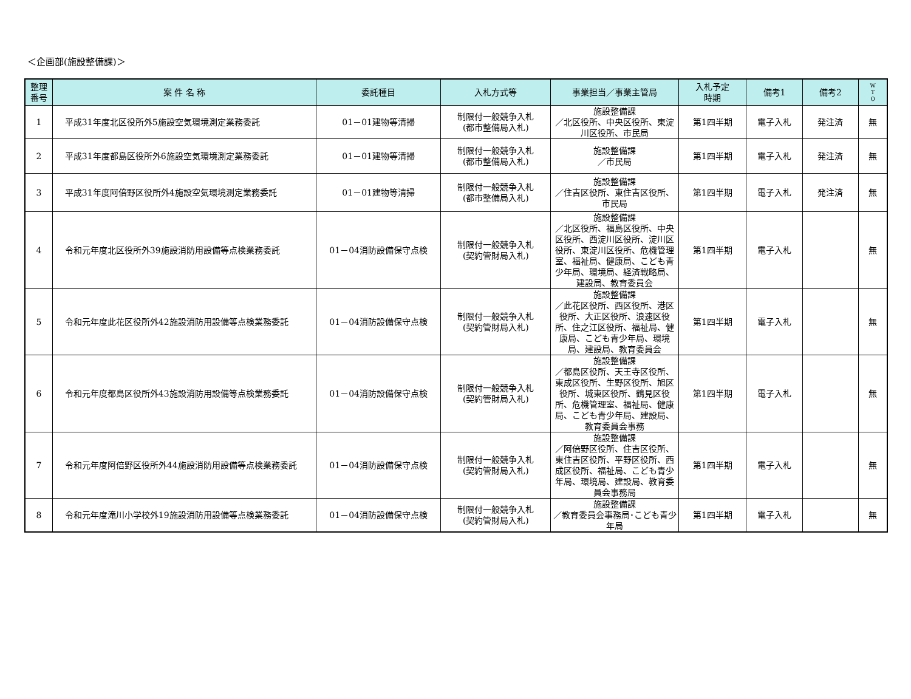＜企画部(施設整備課)＞
| 整理 番号 | 案 件 名 称 | 委託種目 | 入札方式等 | 事業担当／事業主管局 | 入札予定 時期 | 備考1 | 備考2 | W T O |
| --- | --- | --- | --- | --- | --- | --- | --- | --- |
| 1 | 平成31年度北区役所外5施設空気環境測定業務委託 | 01－01建物等清掃 | 制限付一般競争入札 (都市整備局入札) | 施設整備課 ／北区役所、中央区役所、東淀川区役所、市民局 | 第1四半期 | 電子入札 | 発注済 | 無 |
| 2 | 平成31年度都島区役所外6施設空気環境測定業務委託 | 01－01建物等清掃 | 制限付一般競争入札 (都市整備局入札) | 施設整備課 ／市民局 | 第1四半期 | 電子入札 | 発注済 | 無 |
| 3 | 平成31年度阿倍野区役所外4施設空気環境測定業務委託 | 01－01建物等清掃 | 制限付一般競争入札 (都市整備局入札) | 施設整備課 ／住吉区役所、東住吉区役所、市民局 | 第1四半期 | 電子入札 | 発注済 | 無 |
| 4 | 令和元年度北区役所外39施設消防用設備等点検業務委託 | 01－04消防設備保守点検 | 制限付一般競争入札 (契約管財局入札) | 施設整備課 ／北区役所、福島区役所、中央区役所、西淀川区役所、淀川区役所、東淀川区役所、危機管理室、福祉局、健康局、こども青少年局、環境局、経済戦略局、建設局、教育委員会 | 第1四半期 | 電子入札 | | 無 |
| 5 | 令和元年度此花区役所外42施設消防用設備等点検業務委託 | 01－04消防設備保守点検 | 制限付一般競争入札 (契約管財局入札) | 施設整備課 ／此花区役所、西区役所、港区役所、大正区役所、浪速区役所、住之江区役所、福祉局、健康局、こども青少年局、環境局、建設局、教育委員会 | 第1四半期 | 電子入札 | | 無 |
| 6 | 令和元年度都島区役所外43施設消防用設備等点検業務委託 | 01－04消防設備保守点検 | 制限付一般競争入札 (契約管財局入札) | 施設整備課 ／都島区役所、天王寺区役所、東成区役所、生野区役所、旭区役所、城東区役所、鶴見区役所、危機管理室、福祉局、健康局、こども青少年局、建設局、教育委員会事務 | 第1四半期 | 電子入札 | | 無 |
| 7 | 令和元年度阿倍野区役所外44施設消防用設備等点検業務委託 | 01－04消防設備保守点検 | 制限付一般競争入札 (契約管財局入札) | 施設整備課 ／阿倍野区役所、住吉区役所、東住吉区役所、平野区役所、西成区役所、福祉局、こども青少年局、環境局、建設局、教育委員会事務局 | 第1四半期 | 電子入札 | | 無 |
| 8 | 令和元年度滝川小学校外19施設消防用設備等点検業務委託 | 01－04消防設備保守点検 | 制限付一般競争入札 (契約管財局入札) | 施設整備課 ／教育委員会事務局･こども青少年局 | 第1四半期 | 電子入札 | | 無 |